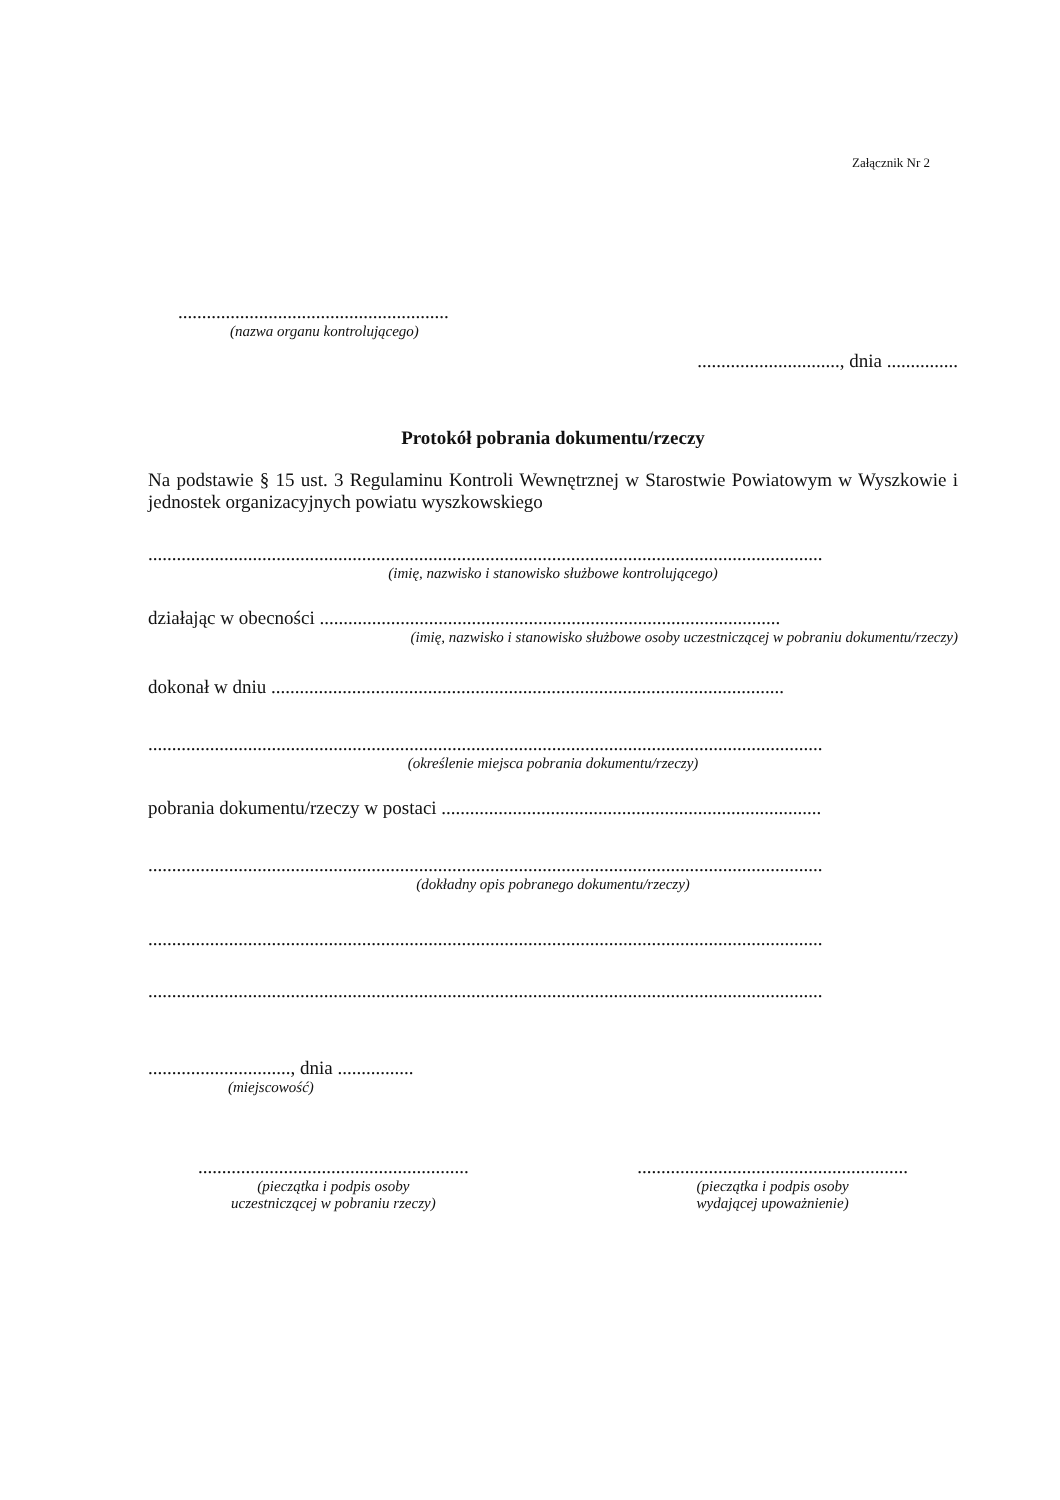Załącznik Nr 2
.........................................................
(nazwa organu kontrolującego)
.............................., dnia ...............
Protokół pobrania dokumentu/rzeczy
Na podstawie § 15 ust. 3 Regulaminu Kontroli Wewnętrznej w Starostwie Powiatowym w Wyszkowie i jednostek organizacyjnych powiatu wyszkowskiego
..............................................................................................................................................
(imię, nazwisko i stanowisko służbowe kontrolującego)
działając w obecności .................................................................................................
(imię, nazwisko i stanowisko służbowe osoby uczestniczącej w pobraniu dokumentu/rzeczy)
dokonał w dniu ............................................................................................................
..............................................................................................................................................
(określenie miejsca pobrania dokumentu/rzeczy)
pobrania dokumentu/rzeczy w postaci ................................................................................
..............................................................................................................................................
(dokładny opis pobranego dokumentu/rzeczy)
..............................................................................................................................................
..............................................................................................................................................
.............................., dnia ................
(miejscowość)
.........................................................
(pieczątka i podpis osoby
uczestniczącej w pobraniu rzeczy)
.........................................................
(pieczątka i podpis osoby
wydającej upoważnienie)